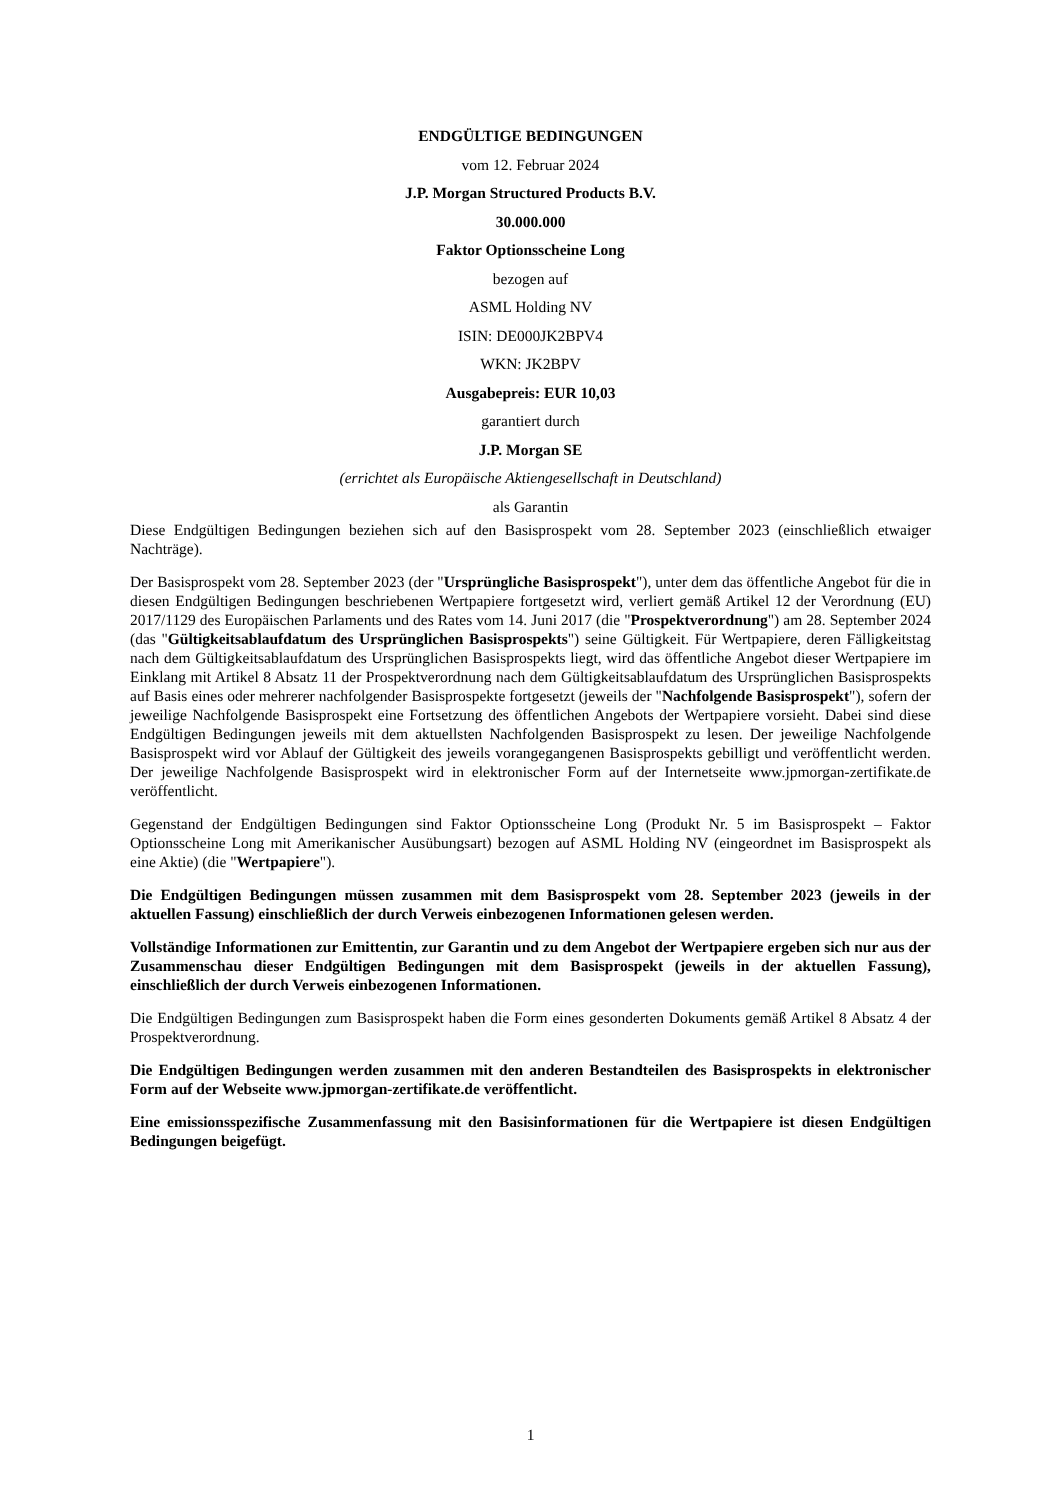ENDGÜLTIGE BEDINGUNGEN
vom 12. Februar 2024
J.P. Morgan Structured Products B.V.
30.000.000
Faktor Optionsscheine Long
bezogen auf
ASML Holding NV
ISIN: DE000JK2BPV4
WKN: JK2BPV
Ausgabepreis: EUR 10,03
garantiert durch
J.P. Morgan SE
(errichtet als Europäische Aktiengesellschaft in Deutschland)
als Garantin
Diese Endgültigen Bedingungen beziehen sich auf den Basisprospekt vom 28. September 2023 (einschließlich etwaiger Nachträge).
Der Basisprospekt vom 28. September 2023 (der "Ursprüngliche Basisprospekt"), unter dem das öffentliche Angebot für die in diesen Endgültigen Bedingungen beschriebenen Wertpapiere fortgesetzt wird, verliert gemäß Artikel 12 der Verordnung (EU) 2017/1129 des Europäischen Parlaments und des Rates vom 14. Juni 2017 (die "Prospektverordnung") am 28. September 2024 (das "Gültigkeitsablaufdatum des Ursprünglichen Basisprospekts") seine Gültigkeit. Für Wertpapiere, deren Fälligkeitstag nach dem Gültigkeitsablaufdatum des Ursprünglichen Basisprospekts liegt, wird das öffentliche Angebot dieser Wertpapiere im Einklang mit Artikel 8 Absatz 11 der Prospektverordnung nach dem Gültigkeitsablaufdatum des Ursprünglichen Basisprospekts auf Basis eines oder mehrerer nachfolgender Basisprospekte fortgesetzt (jeweils der "Nachfolgende Basisprospekt"), sofern der jeweilige Nachfolgende Basisprospekt eine Fortsetzung des öffentlichen Angebots der Wertpapiere vorsieht. Dabei sind diese Endgültigen Bedingungen jeweils mit dem aktuellsten Nachfolgenden Basisprospekt zu lesen. Der jeweilige Nachfolgende Basisprospekt wird vor Ablauf der Gültigkeit des jeweils vorangegangenen Basisprospekts gebilligt und veröffentlicht werden. Der jeweilige Nachfolgende Basisprospekt wird in elektronischer Form auf der Internetseite www.jpmorgan-zertifikate.de veröffentlicht.
Gegenstand der Endgültigen Bedingungen sind Faktor Optionsscheine Long (Produkt Nr. 5 im Basisprospekt – Faktor Optionsscheine Long mit Amerikanischer Ausübungsart) bezogen auf ASML Holding NV (eingeordnet im Basisprospekt als eine Aktie) (die "Wertpapiere").
Die Endgültigen Bedingungen müssen zusammen mit dem Basisprospekt vom 28. September 2023 (jeweils in der aktuellen Fassung) einschließlich der durch Verweis einbezogenen Informationen gelesen werden.
Vollständige Informationen zur Emittentin, zur Garantin und zu dem Angebot der Wertpapiere ergeben sich nur aus der Zusammenschau dieser Endgültigen Bedingungen mit dem Basisprospekt (jeweils in der aktuellen Fassung), einschließlich der durch Verweis einbezogenen Informationen.
Die Endgültigen Bedingungen zum Basisprospekt haben die Form eines gesonderten Dokuments gemäß Artikel 8 Absatz 4 der Prospektverordnung.
Die Endgültigen Bedingungen werden zusammen mit den anderen Bestandteilen des Basisprospekts in elektronischer Form auf der Webseite www.jpmorgan-zertifikate.de veröffentlicht.
Eine emissionsspezifische Zusammenfassung mit den Basisinformationen für die Wertpapiere ist diesen Endgültigen Bedingungen beigefügt.
1